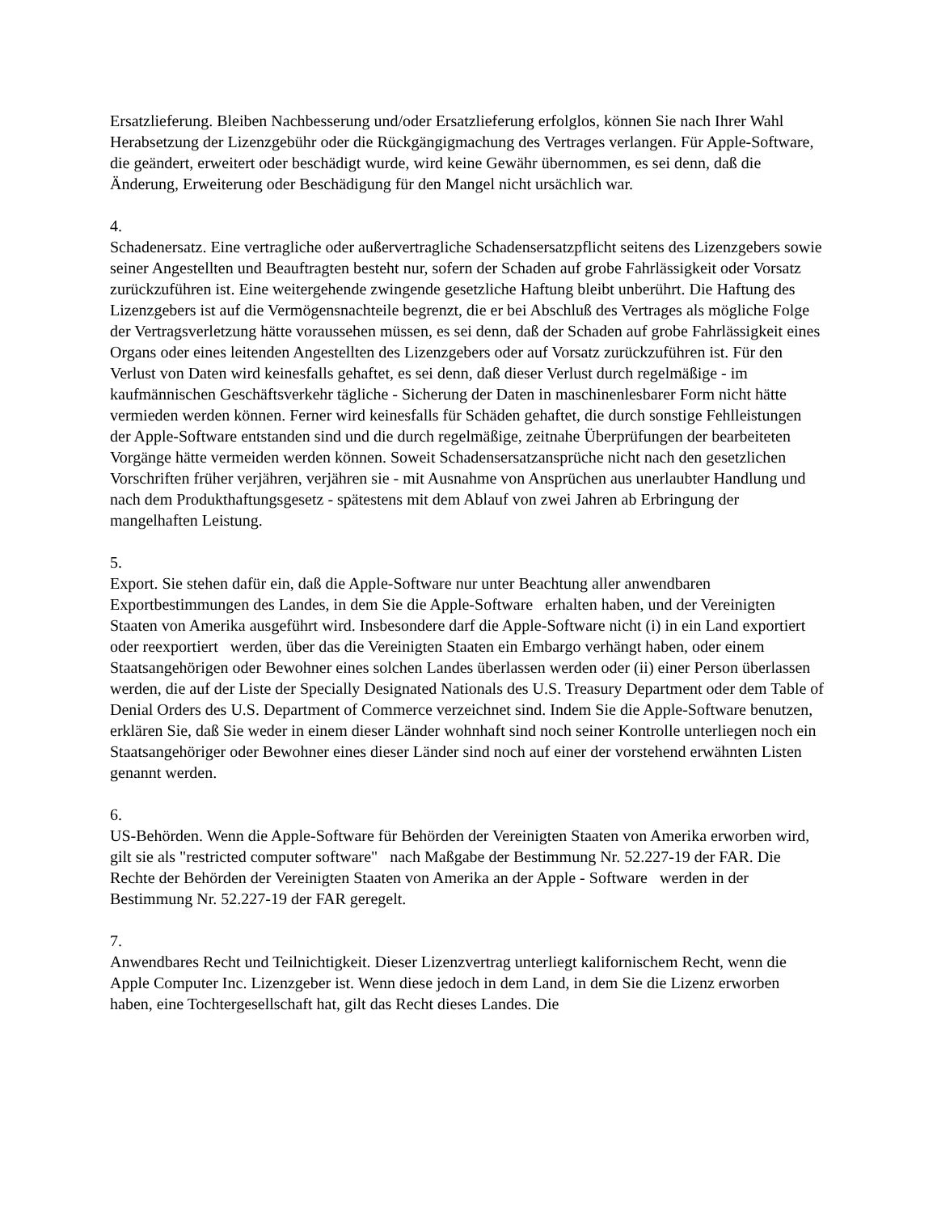Ersatzlieferung. Bleiben Nachbesserung und/oder Ersatzlieferung erfolglos, können Sie nach Ihrer Wahl Herabsetzung der Lizenzgebühr oder die Rückgängigmachung des Vertrages verlangen. Für Apple-Software, die geändert, erweitert oder beschädigt wurde, wird keine Gewähr übernommen, es sei denn, daß die Änderung, Erweiterung oder Beschädigung für den Mangel nicht ursächlich war.
4.
Schadenersatz. Eine vertragliche oder außervertragliche Schadensersatzpflicht seitens des Lizenzgebers sowie seiner Angestellten und Beauftragten besteht nur, sofern der Schaden auf grobe Fahrlässigkeit oder Vorsatz zurückzuführen ist. Eine weitergehende zwingende gesetzliche Haftung bleibt unberührt. Die Haftung des Lizenzgebers ist auf die Vermögensnachteile begrenzt, die er bei Abschluß des Vertrages als mögliche Folge der Vertragsverletzung hätte voraussehen müssen, es sei denn, daß der Schaden auf grobe Fahrlässigkeit eines Organs oder eines leitenden Angestellten des Lizenzgebers oder auf Vorsatz zurückzuführen ist. Für den Verlust von Daten wird keinesfalls gehaftet, es sei denn, daß dieser Verlust durch regelmäßige - im kaufmännischen Geschäftsverkehr tägliche - Sicherung der Daten in maschinenlesbarer Form nicht hätte vermieden werden können. Ferner wird keinesfalls für Schäden gehaftet, die durch sonstige Fehlleistungen der Apple-Software entstanden sind und die durch regelmäßige, zeitnahe Überprüfungen der bearbeiteten Vorgänge hätte vermeiden werden können. Soweit Schadensersatzansprüche nicht nach den gesetzlichen Vorschriften früher verjähren, verjähren sie - mit Ausnahme von Ansprüchen aus unerlaubter Handlung und nach dem Produkthaftungsgesetz - spätestens mit dem Ablauf von zwei Jahren ab Erbringung der mangelhaften Leistung.
5.
Export. Sie stehen dafür ein, daß die Apple-Software nur unter Beachtung aller anwendbaren Exportbestimmungen des Landes, in dem Sie die Apple-Software erhalten haben, und der Vereinigten Staaten von Amerika ausgeführt wird. Insbesondere darf die Apple-Software nicht (i) in ein Land exportiert oder reexportiert werden, über das die Vereinigten Staaten ein Embargo verhängt haben, oder einem Staatsangehörigen oder Bewohner eines solchen Landes überlassen werden oder (ii) einer Person überlassen werden, die auf der Liste der Specially Designated Nationals des U.S. Treasury Department oder dem Table of Denial Orders des U.S. Department of Commerce verzeichnet sind. Indem Sie die Apple-Software benutzen, erklären Sie, daß Sie weder in einem dieser Länder wohnhaft sind noch seiner Kontrolle unterliegen noch ein Staatsangehöriger oder Bewohner eines dieser Länder sind noch auf einer der vorstehend erwähnten Listen genannt werden.
6.
US-Behörden. Wenn die Apple-Software für Behörden der Vereinigten Staaten von Amerika erworben wird, gilt sie als "restricted computer software" nach Maßgabe der Bestimmung Nr. 52.227-19 der FAR. Die Rechte der Behörden der Vereinigten Staaten von Amerika an der Apple - Software werden in der Bestimmung Nr. 52.227-19 der FAR geregelt.
7.
Anwendbares Recht und Teilnichtigkeit. Dieser Lizenzvertrag unterliegt kalifornischem Recht, wenn die Apple Computer Inc. Lizenzgeber ist. Wenn diese jedoch in dem Land, in dem Sie die Lizenz erworben haben, eine Tochtergesellschaft hat, gilt das Recht dieses Landes. Die